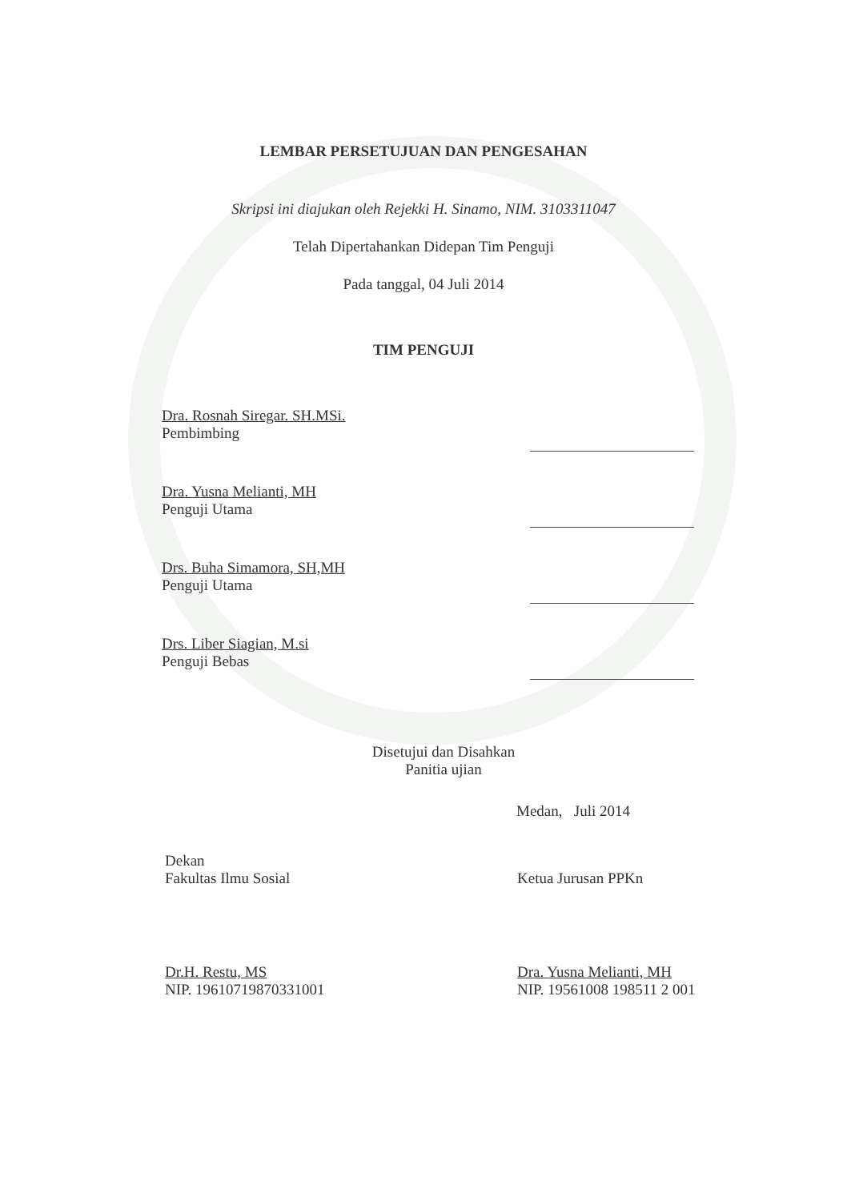LEMBAR PERSETUJUAN DAN PENGESAHAN
Skripsi ini diajukan oleh Rejekki H. Sinamo, NIM. 3103311047
Telah Dipertahankan Didepan Tim Penguji
Pada tanggal, 04 Juli 2014
TIM PENGUJI
Dra. Rosnah Siregar. SH.MSi.
Pembimbing
Dra. Yusna Melianti, MH
Penguji Utama
Drs. Buha Simamora, SH,MH
Penguji Utama
Drs. Liber Siagian, M.si
Penguji Bebas
Disetujui dan Disahkan
Panitia ujian
Medan, Juli 2014
Dekan
Fakultas Ilmu Sosial
Ketua Jurusan PPKn
Dr.H. Restu, MS
NIP. 19610719870331001
Dra. Yusna Melianti, MH
NIP. 19561008 198511 2 001